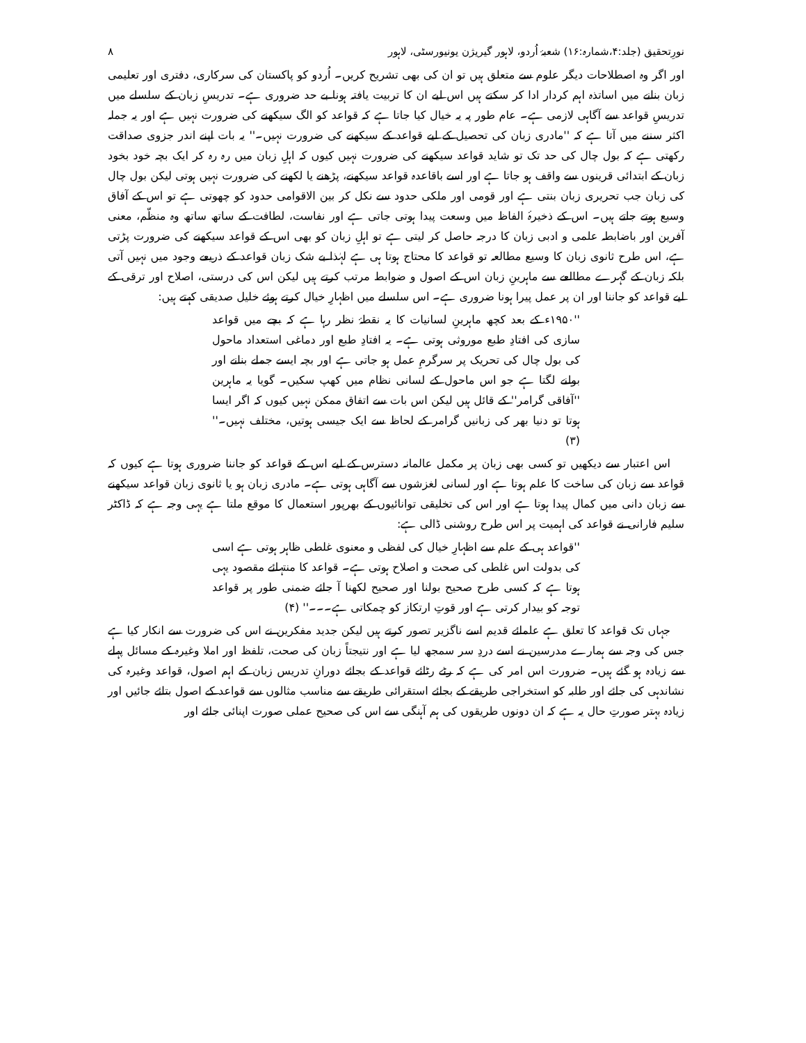نورِتحقیق (جلد:۴،شمارہ:۱۶) شعبۂ اُردو، لاہور گیریژن یونیورسٹی، لاہور ۸
اور اگر وہ اصطلاحات دیگر علوم سے متعلق ہیں تو ان کی بھی تشریح کریں۔ اُردو کو پاکستان کی سرکاری، دفتری اور تعلیمی زبان بنانے میں اساتذہ اہم کردار ادا کر سکتے ہیں اس لیے ان کا تربیت یافتہ ہونا بے حد ضروری ہے۔ تدریسِ زبان کے سلسلے میں تدریسِ قواعد سے آگاہی لازمی ہے۔ عام طور پہ یہ خیال کیا جاتا ہے کہ قواعد کو الگ سیکھنے کی ضرورت نہیں ہے اور یہ جملہ اکثر سننے میں آتا ہے کہ ''مادری زبان کی تحصیل کے لیے قواعد کے سیکھنے کی ضرورت نہیں۔'' یہ بات اپنے اندر جزوی صداقت رکھتی ہے کہ بول چال کی حد تک تو شاید قواعد سیکھنے کی ضرورت نہیں کیوں کہ اہلِ زبان میں رہ رہ کر ایک بچہ خود بخود زبان کے ابتدائی قرینوں سے واقف ہو جاتا ہے اور اسے باقاعدہ قواعد سیکھنے، پڑھنے یا لکھنے کی ضرورت نہیں ہوتی لیکن بول چال کی زبان جب تحریری زبان بنتی ہے اور قومی اور ملکی حدود سے نکل کر بین الاقوامی حدود کو چھوتی ہے تو اس کے آفاق وسیع ہوتے جاتے ہیں۔ اس کے ذخیرۂ الفاظ میں وسعت پیدا ہوتی جاتی ہے اور نفاست، لطافت کے ساتھ ساتھ وہ منظّم، معنی آفرین اور باضابطہ علمی و ادبی زبان کا درجہ حاصل کر لیتی ہے تو اہلِ زبان کو بھی اس کے قواعد سیکھنے کی ضرورت پڑتی ہے، اس طرح ثانوی زبان کا وسیع مطالعہ تو قواعد کا محتاج ہوتا ہی ہے لہٰذا بے شک زبان قواعد کے ذریعے وجود میں نہیں آتی بلکہ زبان کے گہرے مطالعے سے ماہرینِ زبان اس کے اصول و ضوابط مرتب کرتے ہیں لیکن اس کی درستی، اصلاح اور ترقی کے لیے قواعد کو جاننا اور ان پر عمل پیرا ہونا ضروری ہے۔ اس سلسلے میں اظہارِ خیال کرتے ہوئے خلیل صدیقی کہتے ہیں:
''۱۹۵۰ء کے بعد کچھ ماہرینِ لسانیات کا یہ نقطۂ نظر رہا ہے کہ بچے میں قواعد سازی کی افتادِ طبع موروثی ہوتی ہے۔ یہ افتادِ طبع اور دماغی استعداد ماحول کی بول چال کی تحریک پر سرگرمِ عمل ہو جاتی ہے اور بچہ ایسے جملے بنانے اور بولنے لگتا ہے جو اس ماحول کے لسانی نظام میں کھپ سکیں۔ گویا یہ ماہرین ''آفاقی گرامر'' کے قائل ہیں لیکن اس بات سے اتفاق ممکن نہیں کیوں کہ اگر ایسا ہوتا تو دنیا بھر کی زبانیں گرامر کے لحاظ سے ایک جیسی ہوتیں، مختلف نہیں۔'' (۳)
اس اعتبار سے دیکھیں تو کسی بھی زبان پر مکمل عالمانہ دسترس کے لیے اس کے قواعد کو جاننا ضروری ہوتا ہے کیوں کہ قواعد سے زبان کی ساخت کا علم ہوتا ہے اور لسانی لغزشوں سے آگاہی ہوتی ہے۔ مادری زبان ہو یا ثانوی زبان قواعد سیکھنے سے زبان دانی میں کمال پیدا ہوتا ہے اور اس کی تخلیقی توانائیوں کے بھرپور استعمال کا موقع ملتا ہے یہی وجہ ہے کہ ڈاکٹر سلیم فارانی نے قواعد کی اہمیت پر اس طرح روشنی ڈالی ہے:
''قواعد ہی کے علم سے اظہارِ خیال کی لفظی و معنوی غلطی ظاہر ہوتی ہے اسی کی بدولت اس غلطی کی صحت و اصلاح ہوتی ہے۔ قواعد کا منتہائے مقصود یہی ہوتا ہے کہ کسی طرح صحیح بولنا اور صحیح لکھنا آ جائے ضمنی طور پر قواعد توجہ کو بیدار کرتی ہے اور قوتِ ارتکاز کو چمکاتی ہے۔۔۔'' (۴)
جہاں تک قواعد کا تعلق ہے علمائے قدیم اسے ناگزیر تصور کرتے ہیں لیکن جدید مفکرین نے اس کی ضرورت سے انکار کیا ہے جس کی وجہ سے ہمارے مدرسین نے اسے دردِ سر سمجھ لیا ہے اور نتیجتاً زبان کی صحت، تلفظ اور املا وغیرہ کے مسائل پہلے سے زیادہ ہو گئے ہیں۔ ضرورت اس امر کی ہے کہ رٹے رٹائے قواعد کے بجائے دورانِ تدریس زبان کے اہم اصول، قواعد وغیرہ کی نشاندہی کی جائے اور طلبہ کو استخراجی طریقے کے بجائے استقرائی طریقے سے مناسب مثالوں سے قواعد کے اصول بتائے جائیں اور زیادہ بہتر صورتِ حال یہ ہے کہ ان دونوں طریقوں کی ہم آہنگی سے اس کی صحیح عملی صورت اپنائی جائے اور